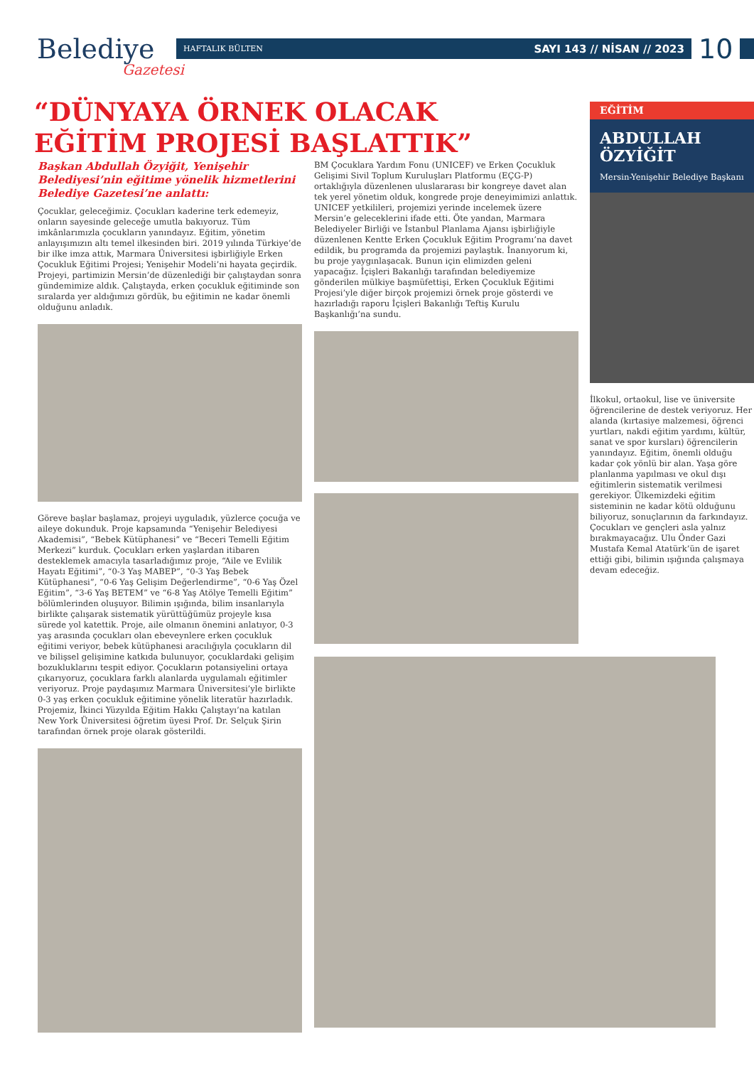Belediye
Gazetesi
HAFTALIK BÜLTEN SAYI 143 // NİSAN // 2023
10
“DÜNYAYA ÖRNEK OLACAK EĞİTİM PROJESİ BAŞLATTIK”
Başkan Abdullah Özyiğit, Yenişehir Belediyesi’nin eğitime yönelik hizmetlerini Belediye Gazetesi’ne anlattı:
Çocuklar, geleceğimiz. Çocukları kaderine terk edemeyiz, onların sayesinde geleceğe umutla bakıyoruz. Tüm imkânlarımızla çocukların yanındayız. Eğitim, yönetim anlayışımızın altı temel ilkesinden biri. 2019 yılında Türkiye’de bir ilke imza attık, Marmara Üniversitesi işbirliğiyle Erken Çocukluk Eğitimi Projesi; Yenişehir Modeli’ni hayata geçirdik. Projeyi, partimizin Mersin’de düzenlediği bir çalıştaydan sonra gündemimize aldık. Çalıştayda, erken çocukluk eğitiminde son sıralarda yer aldığımızı gördük, bu eğitimin ne kadar önemli olduğunu anladık.
Göreve başlar başlamaz, projeyi uyguladık, yüzlerce çocuğa ve aileye dokunduk. Proje kapsamında “Yenişehir Belediyesi Akademisi”, “Bebek Kütüphanesi” ve “Beceri Temelli Eğitim Merkezi” kurduk. Çocukları erken yaşlardan itibaren desteklemek amacıyla tasarladığımız proje, “Aile ve Evlilik Hayatı Eğitimi”, “0-3 Yaş MABEP”, “0-3 Yaş Bebek Kütüphanesi”, “0-6 Yaş Gelişim Değerlendirme”, “0-6 Yaş Özel Eğitim”, “3-6 Yaş BETEM” ve “6-8 Yaş Atölye Temelli Eğitim” bölümlerinden oluşuyor. Bilimin ışığında, bilim insanlarıyla birlikte çalışarak sistematik yürüttüğümüz projeyle kısa sürede yol katettik. Proje, aile olmanın önemini anlatıyor, 0-3 yaş arasında çocukları olan ebeveynlere erken çocukluk eğitimi veriyor, bebek kütüphanesi aracılığıyla çocukların dil ve bilişsel gelişimine katkıda bulunuyor, çocuklardaki gelişim bozukluklarını tespit ediyor. Çocukların potansiyelini ortaya çıkarıyoruz, çocuklara farklı alanlarda uygulamalı eğitimler veriyoruz. Proje paydaşımız Marmara Üniversitesi’yle birlikte 0-3 yaş erken çocukluk eğitimine yönelik literatür hazırladık. Projemiz, İkinci Yüzyılda Eğitim Hakkı Çalıştayı’na katılan New York Üniversitesi öğretim üyesi Prof. Dr. Selçuk Şirin tarafından örnek proje olarak gösterildi.
BM Çocuklara Yardım Fonu (UNICEF) ve Erken Çocukluk Gelişimi Sivil Toplum Kuruluşları Platformu (EÇG-P) ortaklığıyla düzenlenen uluslararası bir kongreye davet alan tek yerel yönetim olduk, kongrede proje deneyimimizi anlattık. UNICEF yetkilileri, projemizi yerinde incelemek üzere Mersin’e geleceklerini ifade etti. Öte yandan, Marmara Belediyeler Birliği ve İstanbul Planlama Ajansı işbirliğiyle düzenlenen Kentte Erken Çocukluk Eğitim Programı’na davet edildik, bu programda da projemizi paylaştık. İnanıyorum ki, bu proje yaygınlaşacak. Bunun için elimizden geleni yapacağız. İçişleri Bakanlığı tarafından belediyemize gönderilen mülkiye başmüfettişi, Erken Çocukluk Eğitimi Projesi’yle diğer birçok projemizi örnek proje gösterdi ve hazırladığı raporu İçişleri Bakanlığı Teftiş Kurulu Başkanlığı’na sundu.
EĞİTİM
ABDULLAH ÖZYİĞİT
Mersin-Yenişehir Belediye Başkanı
İlkokul, ortaokul, lise ve üniversite öğrencilerine de destek veriyoruz. Her alanda (kırtasiye malzemesi, öğrenci yurtları, nakdi eğitim yardımı, kültür, sanat ve spor kursları) öğrencilerin yanındayız. Eğitim, önemli olduğu kadar çok yönlü bir alan. Yaşa göre planlanma yapılması ve okul dışı eğitimlerin sistematik verilmesi gerekiyor. Ülkemizdeki eğitim sisteminin ne kadar kötü olduğunu biliyoruz, sonuçlarının da farkındayız. Çocukları ve gençleri asla yalnız bırakmayacağız. Ulu Önder Gazi Mustafa Kemal Atatürk’ün de işaret ettiği gibi, bilimin ışığında çalışmaya devam edeceğiz.